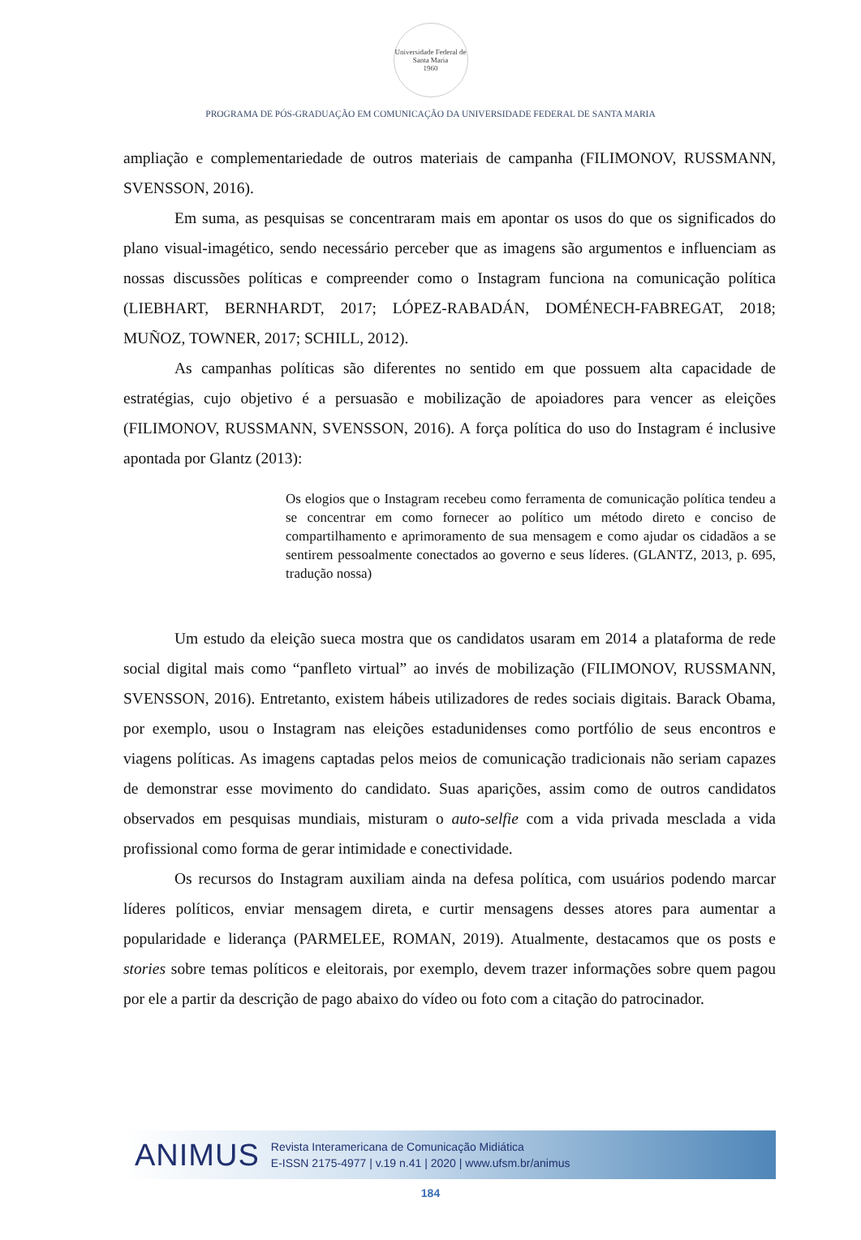Universidade Federal de Santa Maria
1960
PROGRAMA DE PÓS-GRADUAÇÃO EM COMUNICAÇÃO DA UNIVERSIDADE FEDERAL DE SANTA MARIA
ampliação e complementariedade de outros materiais de campanha (FILIMONOV, RUSSMANN, SVENSSON, 2016).
Em suma, as pesquisas se concentraram mais em apontar os usos do que os significados do plano visual-imagético, sendo necessário perceber que as imagens são argumentos e influenciam as nossas discussões políticas e compreender como o Instagram funciona na comunicação política (LIEBHART, BERNHARDT, 2017; LÓPEZ-RABADÁN, DOMÉNECH-FABREGAT, 2018; MUÑOZ, TOWNER, 2017; SCHILL, 2012).
As campanhas políticas são diferentes no sentido em que possuem alta capacidade de estratégias, cujo objetivo é a persuasão e mobilização de apoiadores para vencer as eleições (FILIMONOV, RUSSMANN, SVENSSON, 2016). A força política do uso do Instagram é inclusive apontada por Glantz (2013):
Os elogios que o Instagram recebeu como ferramenta de comunicação política tendeu a se concentrar em como fornecer ao político um método direto e conciso de compartilhamento e aprimoramento de sua mensagem e como ajudar os cidadãos a se sentirem pessoalmente conectados ao governo e seus líderes. (GLANTZ, 2013, p. 695, tradução nossa)
Um estudo da eleição sueca mostra que os candidatos usaram em 2014 a plataforma de rede social digital mais como “panfleto virtual” ao invés de mobilização (FILIMONOV, RUSSMANN, SVENSSON, 2016). Entretanto, existem hábeis utilizadores de redes sociais digitais. Barack Obama, por exemplo, usou o Instagram nas eleições estadunidenses como portfólio de seus encontros e viagens políticas. As imagens captadas pelos meios de comunicação tradicionais não seriam capazes de demonstrar esse movimento do candidato. Suas aparições, assim como de outros candidatos observados em pesquisas mundiais, misturam o auto-selfie com a vida privada mesclada a vida profissional como forma de gerar intimidade e conectividade.
Os recursos do Instagram auxiliam ainda na defesa política, com usuários podendo marcar líderes políticos, enviar mensagem direta, e curtir mensagens desses atores para aumentar a popularidade e liderança (PARMELEE, ROMAN, 2019). Atualmente, destacamos que os posts e stories sobre temas políticos e eleitorais, por exemplo, devem trazer informações sobre quem pagou por ele a partir da descrição de pago abaixo do vídeo ou foto com a citação do patrocinador.
ANIMUS Revista Interamericana de Comunicação Midiática
E-ISSN 2175-4977 | v.19 n.41 | 2020 | www.ufsm.br/animus
184